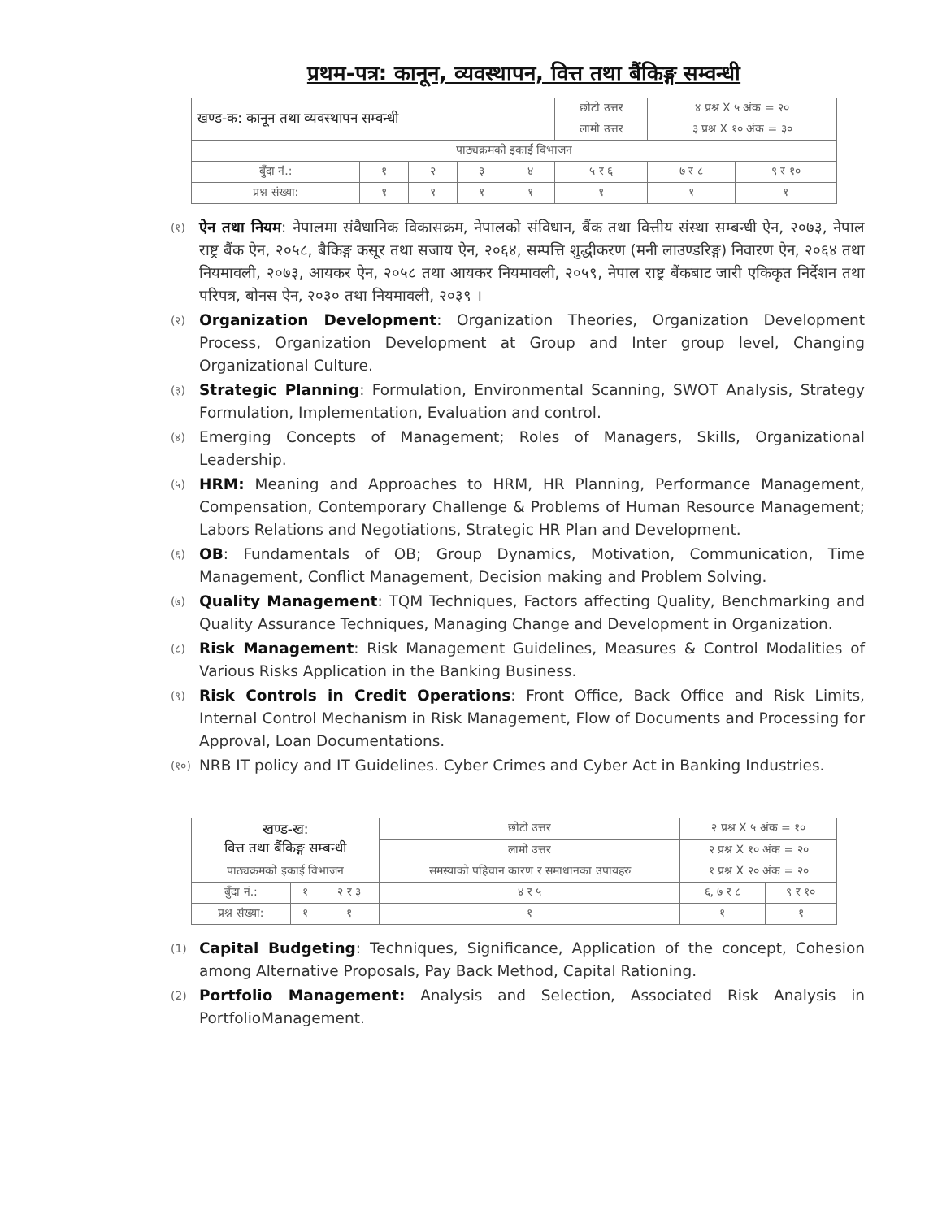प्रथम-पत्र: कानून, व्यवस्थापन, वित्त तथा बैंकिङ्ग सम्वन्धी
| खण्ड-क: कानून तथा व्यवस्थापन सम्वन्धी | | | | | छोटो उत्तर | ४ प्रश्न X ५ अंक = २० | |
| | | | | | लामो उत्तर | ३ प्रश्न X १० अंक = ३० | |
| पाठ्यक्रमको इकाई विभाजन | | | | | | | |
| बुँदा नं.: | १ | २ | ३ | ४ | ५ र ६ | ७ र ८ | ९ र १० |
| प्रश्न संख्या: | १ | १ | १ | १ | १ | १ | १ |
(१)
ऐन तथा नियम: नेपालमा संवैधानिक विकासक्रम, नेपालको संविधान, बैंक तथा वित्तीय संस्था सम्बन्धी ऐन, २०७३, नेपाल राष्ट्र बैंक ऐन, २०५८, बैकिङ्ग कसूर तथा सजाय ऐन, २०६४, सम्पत्ति शुद्धीकरण (मनी लाउण्डरिङ्ग) निवारण ऐन, २०६४ तथा नियमावली, २०७३, आयकर ऐन, २०५८ तथा आयकर नियमावली, २०५९, नेपाल राष्ट्र बैंकबाट जारी एकिकृत निर्देशन तथा परिपत्र, बोनस ऐन, २०३० तथा नियमावली, २०३९ ।
(२)
Organization Development: Organization Theories, Organization Development Process, Organization Development at Group and Inter group level, Changing Organizational Culture.
(३)
Strategic Planning: Formulation, Environmental Scanning, SWOT Analysis, Strategy Formulation, Implementation, Evaluation and control.
(४)
Emerging Concepts of Management; Roles of Managers, Skills, Organizational Leadership.
(५)
HRM: Meaning and Approaches to HRM, HR Planning, Performance Management, Compensation, Contemporary Challenge & Problems of Human Resource Management; Labors Relations and Negotiations, Strategic HR Plan and Development.
(६)
OB: Fundamentals of OB; Group Dynamics, Motivation, Communication, Time Management, Conflict Management, Decision making and Problem Solving.
(७)
Quality Management: TQM Techniques, Factors affecting Quality, Benchmarking and Quality Assurance Techniques, Managing Change and Development in Organization.
(८)
Risk Management: Risk Management Guidelines, Measures & Control Modalities of Various Risks Application in the Banking Business.
(९)
Risk Controls in Credit Operations: Front Office, Back Office and Risk Limits, Internal Control Mechanism in Risk Management, Flow of Documents and Processing for Approval, Loan Documentations.
(१०)
NRB IT policy and IT Guidelines. Cyber Crimes and Cyber Act in Banking Industries.
| खण्ड-ख: वित्त तथा बैंकिङ्ग सम्बन्धी | | | छोटो उत्तर | २ प्रश्न X ५ अंक = १० | |
| | | | लामो उत्तर | २ प्रश्न X १० अंक = २० | |
| पाठ्यक्रमको इकाई विभाजन | | | समस्याको पहिचान कारण र समाधानका उपायहरु | १ प्रश्न X २० अंक = २० | |
| बुँदा नं.: | १ | २ र ३ | ४ र ५ | ६, ७ र ८ | ९ र १० |
| प्रश्न संख्या: | १ | १ | १ | १ | १ |
(1)
Capital Budgeting: Techniques, Significance, Application of the concept, Cohesion among Alternative Proposals, Pay Back Method, Capital Rationing.
(2)
Portfolio Management: Analysis and Selection, Associated Risk Analysis in PortfolioManagement.